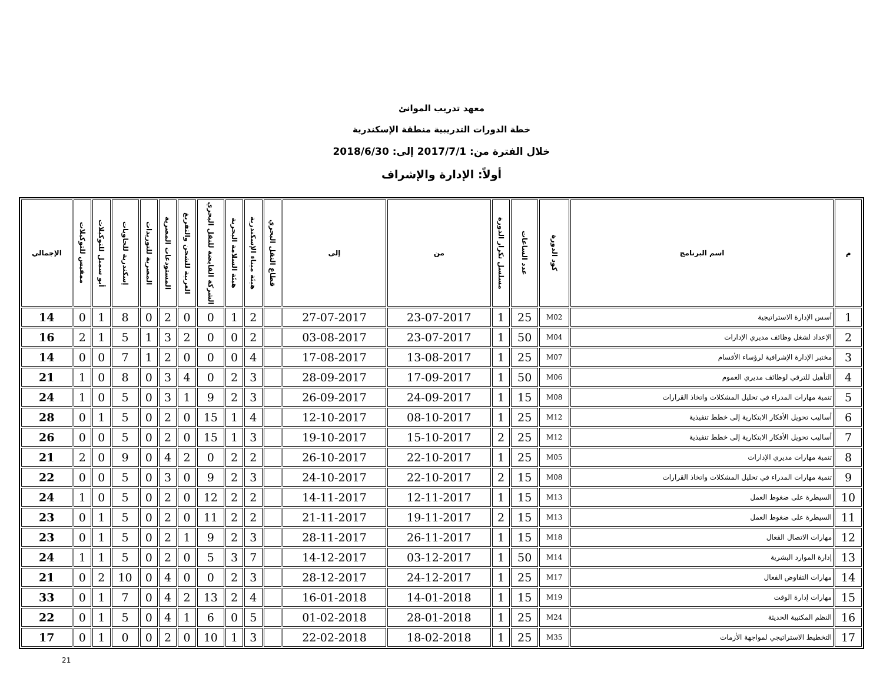معهد تدريب الموانئ
خطة الدورات التدريبية منطقة الإسكندرية
خلال الفترة من: 2017/7/1 إلى: 2018/6/30
أولاً: الإدارة والإشراف
| م | اسم البرنامج | كود الدورة | عدد الساعات | مسلسل تكرار الدورة | من | إلى | قطاع النقل البحري | هيئة ميناء الإسكندرية | هيئة السلامة البحرية | الشركة القابضة للنقل البحري | العربية للشحن والتفريغ | المستودعات المصرية | المصرية للتوريدات | إسكندرية للحاويات | أبو سمبل للتوكيلات | ممفيس للتوكيلات | الإجمالي |
| --- | --- | --- | --- | --- | --- | --- | --- | --- | --- | --- | --- | --- | --- | --- | --- | --- | --- |
| 1 | أسس الإدارة الاستراتيجية | M02 | 25 | 1 | 23-07-2017 | 27-07-2017 | | 2 | 1 | 0 | 0 | 2 | 0 | 8 | 1 | 0 | 14 |
| 2 | الإعداد لشغل وظائف مديري الإدارات | M04 | 50 | 1 | 23-07-2017 | 03-08-2017 | | 2 | 0 | 0 | 2 | 3 | 1 | 5 | 1 | 2 | 16 |
| 3 | مختبر الإدارة الإشرافية لرؤساء الأقسام | M07 | 25 | 1 | 13-08-2017 | 17-08-2017 | | 4 | 0 | 0 | 0 | 2 | 1 | 7 | 0 | 0 | 14 |
| 4 | التأهيل للترقي لوظائف مديري العموم | M06 | 50 | 1 | 17-09-2017 | 28-09-2017 | | 3 | 2 | 0 | 4 | 3 | 0 | 8 | 0 | 1 | 21 |
| 5 | تنمية مهارات المدراء في تحليل المشكلات واتخاذ القرارات | M08 | 15 | 1 | 24-09-2017 | 26-09-2017 | | 3 | 2 | 9 | 1 | 3 | 0 | 5 | 0 | 1 | 24 |
| 6 | أساليب تحويل الأفكار الابتكارية إلى خطط تنفيذية | M12 | 25 | 1 | 08-10-2017 | 12-10-2017 | | 4 | 1 | 15 | 0 | 2 | 0 | 5 | 1 | 0 | 28 |
| 7 | أساليب تحويل الأفكار الابتكارية إلى خطط تنفيذية | M12 | 25 | 2 | 15-10-2017 | 19-10-2017 | | 3 | 1 | 15 | 0 | 2 | 0 | 5 | 0 | 0 | 26 |
| 8 | تنمية مهارات مديري الإدارات | M05 | 25 | 1 | 22-10-2017 | 26-10-2017 | | 2 | 2 | 0 | 2 | 4 | 0 | 9 | 0 | 2 | 21 |
| 9 | تنمية مهارات المدراء في تحليل المشكلات واتخاذ القرارات | M08 | 15 | 2 | 22-10-2017 | 24-10-2017 | | 3 | 2 | 9 | 0 | 3 | 0 | 5 | 0 | 0 | 22 |
| 10 | السيطرة على ضغوط العمل | M13 | 15 | 1 | 12-11-2017 | 14-11-2017 | | 2 | 2 | 12 | 0 | 2 | 0 | 5 | 0 | 1 | 24 |
| 11 | السيطرة على ضغوط العمل | M13 | 15 | 2 | 19-11-2017 | 21-11-2017 | | 2 | 2 | 11 | 0 | 2 | 0 | 5 | 1 | 0 | 23 |
| 12 | مهارات الاتصال الفعال | M18 | 15 | 1 | 26-11-2017 | 28-11-2017 | | 3 | 2 | 9 | 1 | 2 | 0 | 5 | 1 | 0 | 23 |
| 13 | إدارة الموارد البشرية | M14 | 50 | 1 | 03-12-2017 | 14-12-2017 | | 7 | 3 | 5 | 0 | 2 | 0 | 5 | 1 | 1 | 24 |
| 14 | مهارات التفاوض الفعال | M17 | 25 | 1 | 24-12-2017 | 28-12-2017 | | 3 | 2 | 0 | 0 | 4 | 0 | 10 | 2 | 0 | 21 |
| 15 | مهارات إدارة الوقت | M19 | 15 | 1 | 14-01-2018 | 16-01-2018 | | 4 | 2 | 13 | 2 | 4 | 0 | 7 | 1 | 0 | 33 |
| 16 | النظم المكتبية الحديثة | M24 | 25 | 1 | 28-01-2018 | 01-02-2018 | | 5 | 0 | 6 | 1 | 4 | 0 | 5 | 1 | 0 | 22 |
| 17 | التخطيط الاستراتيجي لمواجهة الأزمات | M35 | 25 | 1 | 18-02-2018 | 22-02-2018 | | 3 | 1 | 10 | 0 | 2 | 0 | 0 | 1 | 0 | 17 |
21